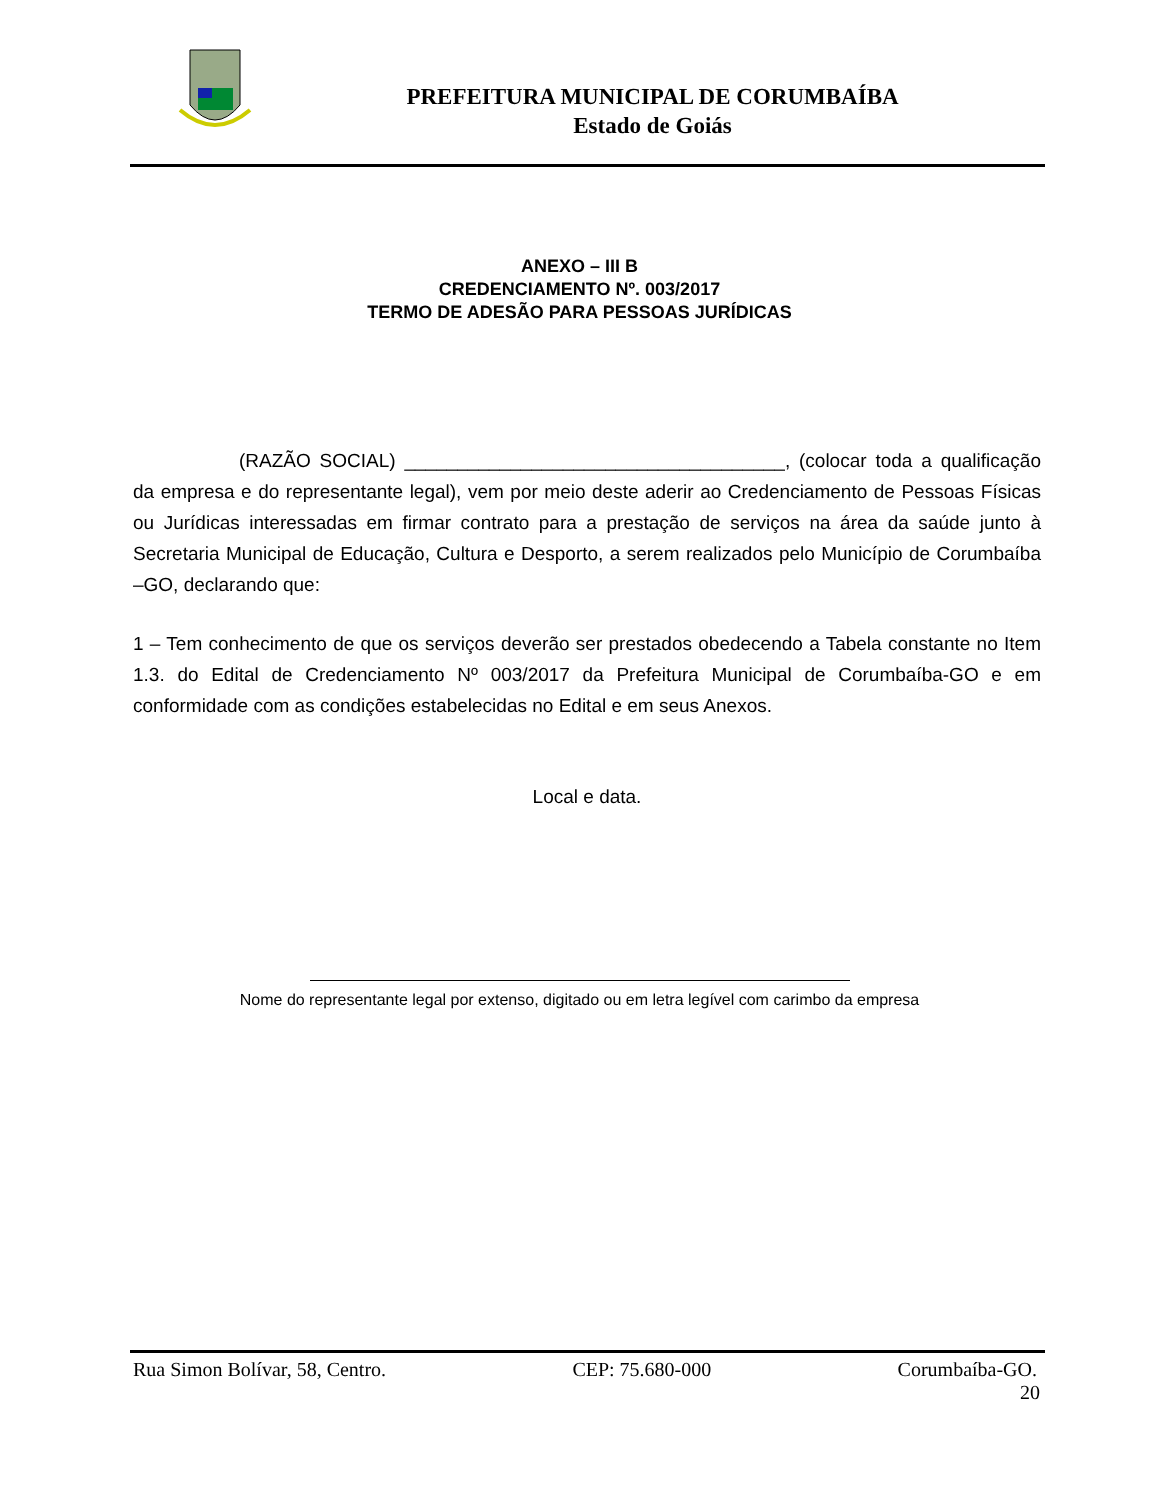PREFEITURA MUNICIPAL DE CORUMBAÍBA
Estado de Goiás
ANEXO – III B
CREDENCIAMENTO Nº. 003/2017
TERMO DE ADESÃO PARA PESSOAS JURÍDICAS
(RAZÃO SOCIAL) ____________________________________, (colocar toda a qualificação da empresa e do representante legal), vem por meio deste aderir ao Credenciamento de Pessoas Físicas ou Jurídicas interessadas em firmar contrato para a prestação de serviços na área da saúde junto à Secretaria Municipal de Educação, Cultura e Desporto, a serem realizados pelo Município de Corumbaíba –GO, declarando que:
1 – Tem conhecimento de que os serviços deverão ser prestados obedecendo a Tabela constante no Item 1.3. do Edital de Credenciamento Nº 003/2017 da Prefeitura Municipal de Corumbaíba-GO e em conformidade com as condições estabelecidas no Edital e em seus Anexos.
Local e data.
Nome do representante legal por extenso, digitado ou em letra legível com carimbo da empresa
Rua Simon Bolívar, 58, Centro. CEP: 75.680-000 Corumbaíba-GO.
20